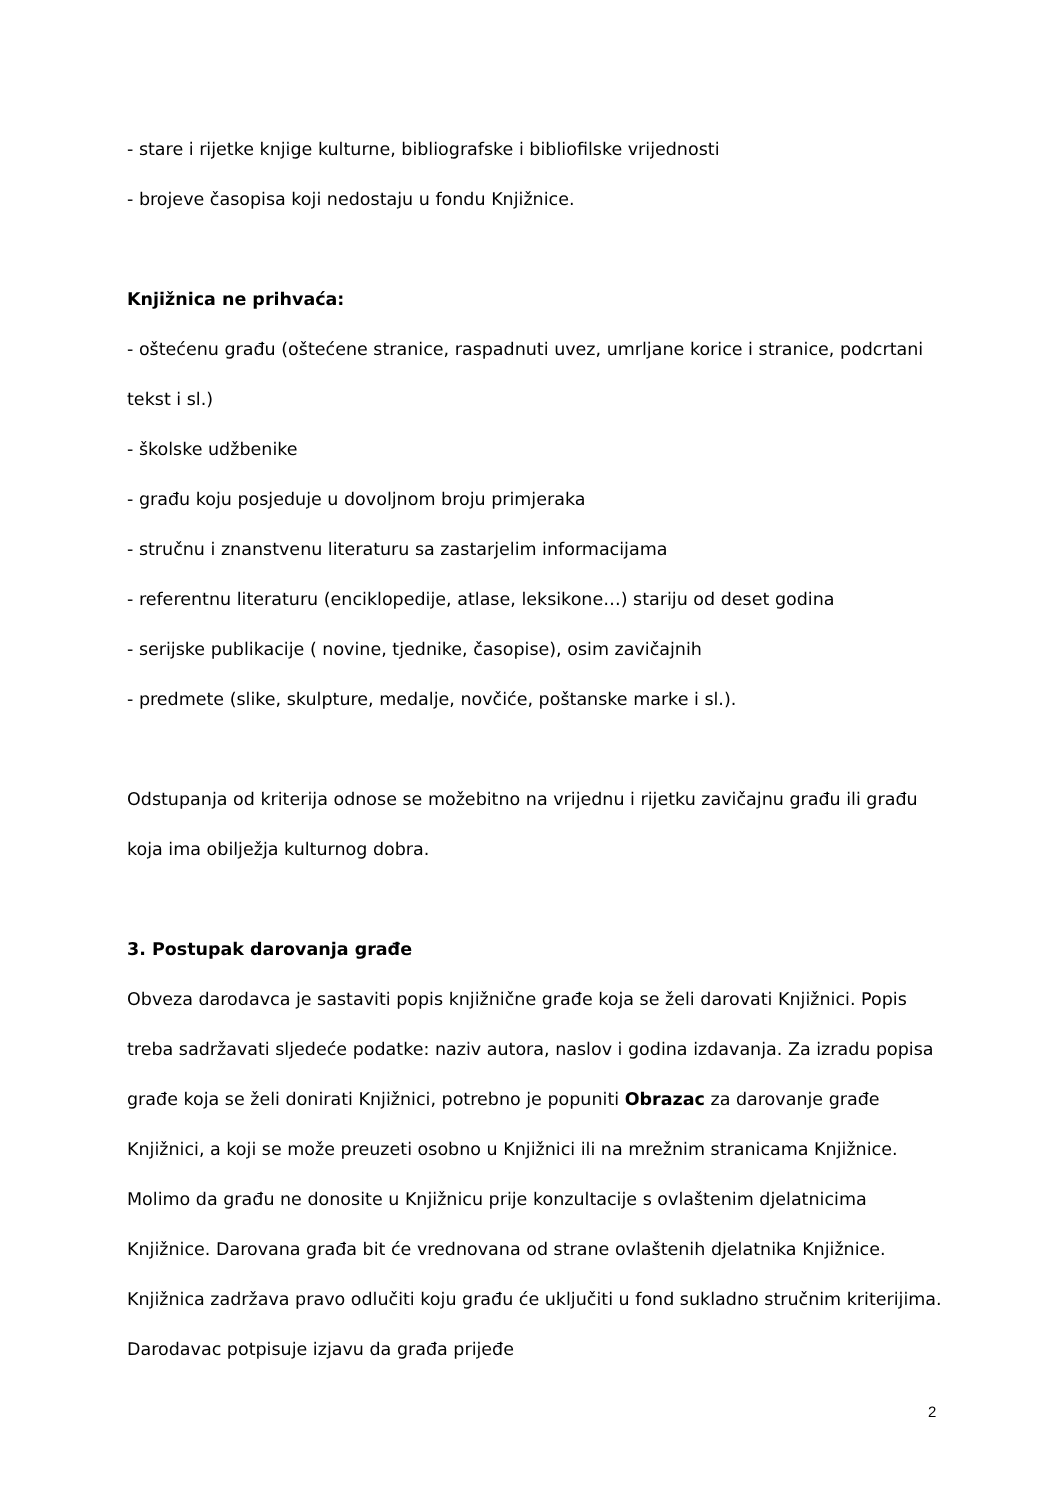- stare i rijetke knjige kulturne, bibliografske i bibliofilske vrijednosti
- brojeve časopisa koji nedostaju u fondu Knjižnice.
Knjižnica ne prihvaća:
- oštećenu građu (oštećene stranice, raspadnuti uvez, umrljane korice i stranice, podcrtani tekst i sl.)
- školske udžbenike
- građu koju posjeduje u dovoljnom broju primjeraka
- stručnu i znanstvenu literaturu sa zastarjelim informacijama
- referentnu literaturu (enciklopedije, atlase, leksikone…) stariju od deset godina
- serijske publikacije ( novine, tjednike, časopise), osim zavičajnih
- predmete (slike, skulpture, medalje, novčiće, poštanske marke i sl.).
Odstupanja od kriterija odnose se možebitno na vrijednu i rijetku zavičajnu građu ili građu koja ima obilježja kulturnog dobra.
3. Postupak darovanja građe
Obveza darodavca je sastaviti popis knjižnične građe koja se želi darovati Knjižnici. Popis treba sadržavati sljedeće podatke: naziv autora, naslov i godina izdavanja. Za izradu popisa građe koja se želi donirati Knjižnici, potrebno je popuniti Obrazac za darovanje građe Knjižnici, a koji se može preuzeti osobno u Knjižnici ili na mrežnim stranicama Knjižnice.
Molimo da građu ne donosite u Knjižnicu prije konzultacije s ovlaštenim djelatnicima Knjižnice. Darovana građa bit će vrednovana od strane ovlaštenih djelatnika Knjižnice. Knjižnica zadržava pravo odlučiti koju građu će uključiti u fond sukladno stručnim kriterijima. Darodavac potpisuje izjavu da građa prijeđe
2